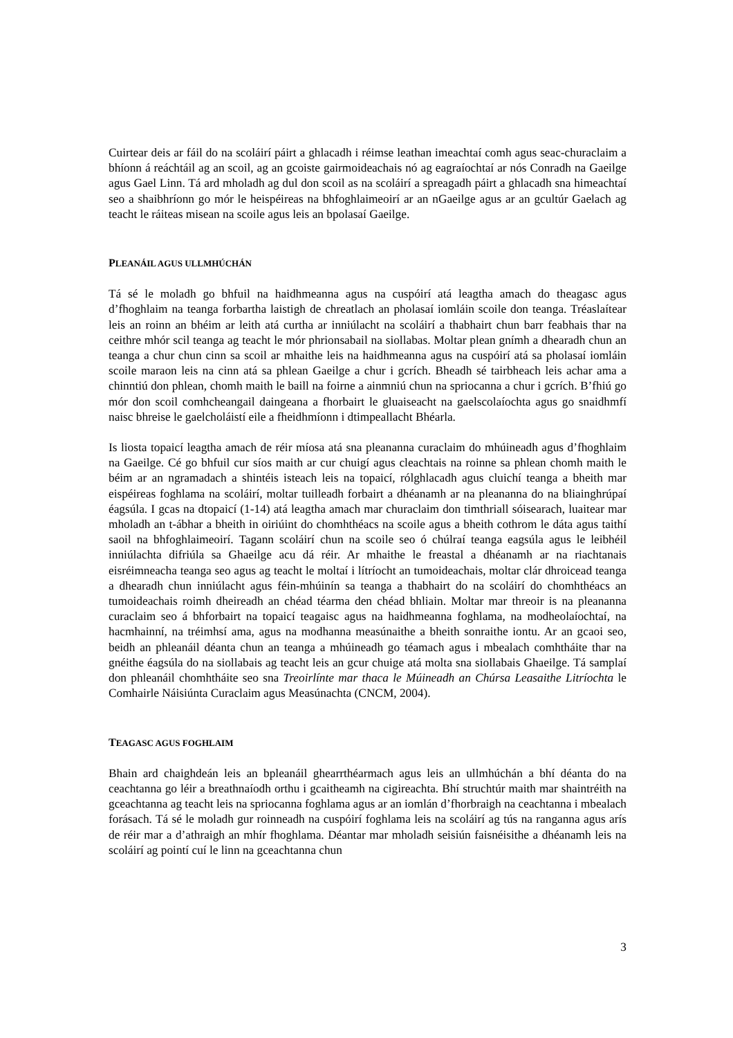Cuirtear deis ar fáil do na scoláirí páirt a ghlacadh i réimse leathan imeachtaí comh agus seac-churaclaim a bhíonn á reáchtáil ag an scoil, ag an gcoiste gairmoideachais nó ag eagraíochtaí ar nós Conradh na Gaeilge agus Gael Linn. Tá ard mholadh ag dul don scoil as na scoláirí a spreagadh páirt a ghlacadh sna himeachtaí seo a shaibhríonn go mór le heispéireas na bhfoghlaimeoirí ar an nGaeilge agus ar an gcultúr Gaelach ag teacht le ráiteas misean na scoile agus leis an bpolasaí Gaeilge.
PLEANÁIL AGUS ULLMHÚCHÁN
Tá sé le moladh go bhfuil na haidhmeanna agus na cuspóirí atá leagtha amach do theagasc agus d’fhoghlaim na teanga forbartha laistigh de chreatlach an pholasaí iomláin scoile don teanga. Tréaslaítear leis an roinn an bhéim ar leith atá curtha ar inniúlacht na scoláirí a thabhairt chun barr feabhais thar na ceithre mhór scil teanga ag teacht le mór phrionsabail na siollabas. Moltar plean gnímh a dhearadh chun an teanga a chur chun cinn sa scoil ar mhaithe leis na haidhmeanna agus na cuspóirí atá sa pholasaí iomláin scoile maraon leis na cinn atá sa phlean Gaeilge a chur i gcrích. Bheadh sé tairbheach leis achar ama a chinntiú don phlean, chomh maith le baill na foirne a ainmniú chun na spriocanna a chur i gcrích. B’fhiú go mór don scoil comhcheangail daingeana a fhorbairt le gluaiseacht na gaelscolaíochta agus go snaidhmfí naisc bhreise le gaelcholáistí eile a fheidhmíonn i dtimpeallacht Bhéarla.
Is liosta topaicí leagtha amach de réir míosa atá sna pleananna curaclaim do mhúineadh agus d’fhoghlaim na Gaeilge. Cé go bhfuil cur síos maith ar cur chuigí agus cleachtais na roinne sa phlean chomh maith le béim ar an ngramadach a shintéis isteach leis na topaicí, rólghlacadh agus cluichí teanga a bheith mar eispéireas foghlama na scoláirí, moltar tuilleadh forbairt a dhéanamh ar na pleananna do na bliainghrúpaí éagsúla. I gcas na dtopaicí (1-14) atá leagtha amach mar churaclaim don timthriall sóisearach, luaitear mar mholadh an t-ábhar a bheith in oiriúint do chomhthéacs na scoile agus a bheith cothrom le dáta agus taithí saoil na bhfoghlaimeoirí. Tagann scoláirí chun na scoile seo ó chúlraí teanga eagsúla agus le leibhéil inniúlachta difriúla sa Ghaeilge acu dá réir. Ar mhaithe le freastal a dhéanamh ar na riachtanais eisréimneacha teanga seo agus ag teacht le moltaí i lítríocht an tumoideachais, moltar clár dhroicead teanga a dhearadh chun inniúlacht agus féin-mhúinín sa teanga a thabhairt do na scoláirí do chomhthéacs an tumoideachais roimh dheireadh an chéad téarma den chéad bhliain. Moltar mar threoir is na pleananna curaclaim seo á bhforbairt na topaicí teagaisc agus na haidhmeanna foghlama, na modheolaíochtaí, na hacmhainní, na tréimhsí ama, agus na modhanna measúnaithe a bheith sonraithe iontu. Ar an gcaoi seo, beidh an phleanáil déanta chun an teanga a mhúineadh go téamach agus i mbealach comhtháite thar na gnéithe éagsúla do na siollabais ag teacht leis an gcur chuige atá molta sna siollabais Ghaeilge. Tá samplaí don phleanáil chomhtháite seo sna Treoirlínte mar thaca le Múineadh an Chúrsa Leasaithe Litríochta le Comhairle Náisiúnta Curaclaim agus Measúnachta (CNCM, 2004).
TEAGASC AGUS FOGHLAIM
Bhain ard chaighdeán leis an bpleanáil ghearrthéarmach agus leis an ullmhúchán a bhí déanta do na ceachtanna go léir a breathnaíodh orthu i gcaitheamh na cigireachta. Bhí struchtúr maith mar shaintréith na gceachtanna ag teacht leis na spriocanna foghlama agus ar an iomlán d’fhorbraigh na ceachtanna i mbealach forásach. Tá sé le moladh gur roinneadh na cuspóirí foghlama leis na scoláirí ag tús na ranganna agus arís de réir mar a d’athraigh an mhír fhoghlama. Déantar mar mholadh seisiún faisnéisithe a dhéanamh leis na scoláirí ag pointí cuí le linn na gceachtanna chun
3